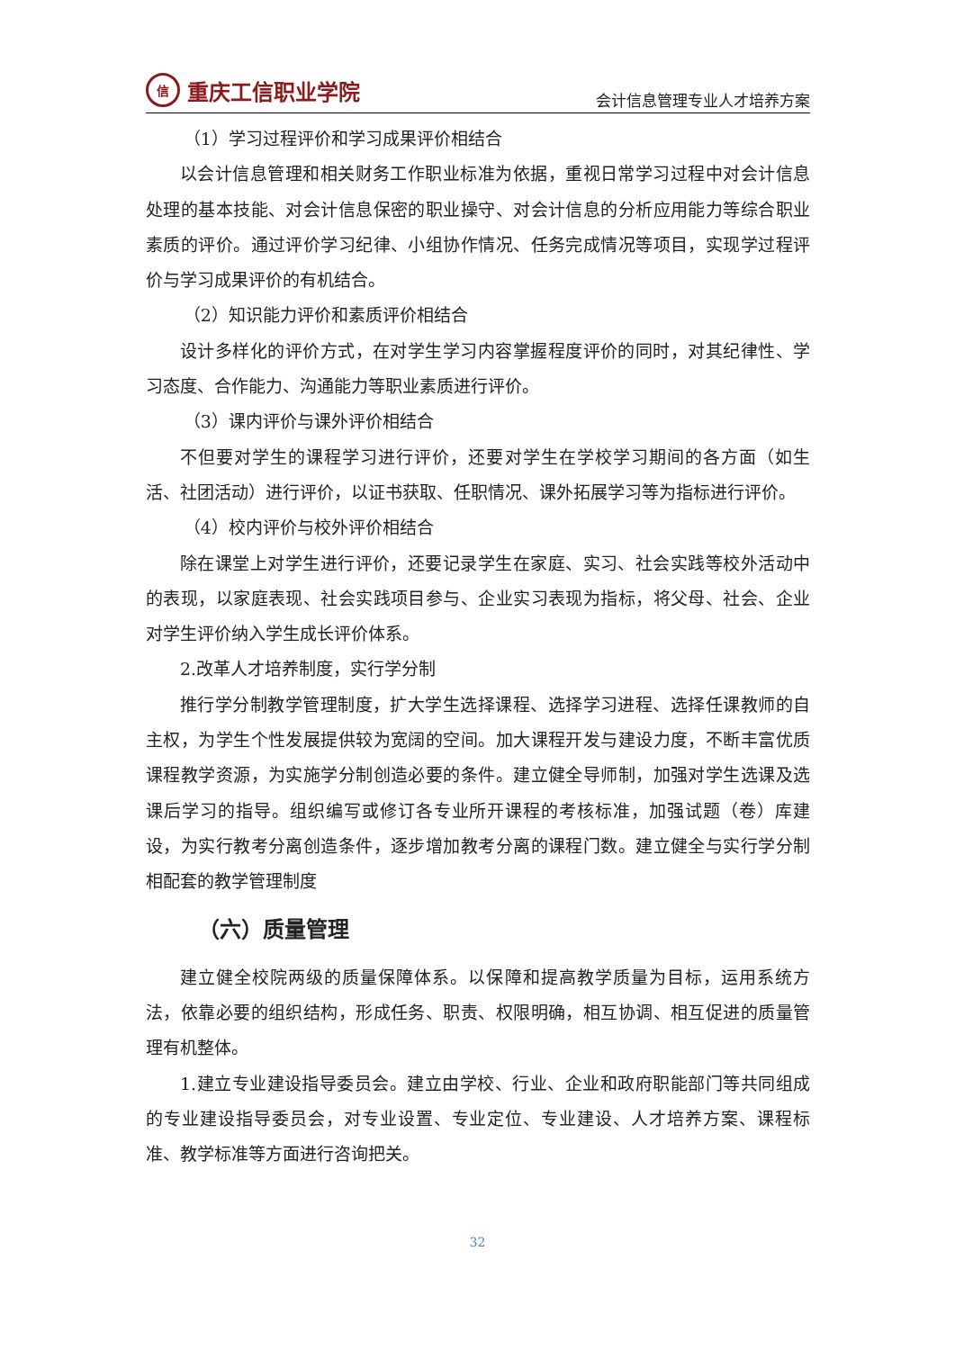信
重庆工信职业学院
会计信息管理专业人才培养方案
（1）学习过程评价和学习成果评价相结合
以会计信息管理和相关财务工作职业标准为依据，重视日常学习过程中对会计信息处理的基本技能、对会计信息保密的职业操守、对会计信息的分析应用能力等综合职业素质的评价。通过评价学习纪律、小组协作情况、任务完成情况等项目，实现学过程评价与学习成果评价的有机结合。
（2）知识能力评价和素质评价相结合
设计多样化的评价方式，在对学生学习内容掌握程度评价的同时，对其纪律性、学习态度、合作能力、沟通能力等职业素质进行评价。
（3）课内评价与课外评价相结合
不但要对学生的课程学习进行评价，还要对学生在学校学习期间的各方面（如生活、社团活动）进行评价，以证书获取、任职情况、课外拓展学习等为指标进行评价。
（4）校内评价与校外评价相结合
除在课堂上对学生进行评价，还要记录学生在家庭、实习、社会实践等校外活动中的表现，以家庭表现、社会实践项目参与、企业实习表现为指标，将父母、社会、企业对学生评价纳入学生成长评价体系。
2.改革人才培养制度，实行学分制
推行学分制教学管理制度，扩大学生选择课程、选择学习进程、选择任课教师的自主权，为学生个性发展提供较为宽阔的空间。加大课程开发与建设力度，不断丰富优质课程教学资源，为实施学分制创造必要的条件。建立健全导师制，加强对学生选课及选课后学习的指导。组织编写或修订各专业所开课程的考核标准，加强试题（卷）库建设，为实行教考分离创造条件，逐步增加教考分离的课程门数。建立健全与实行学分制相配套的教学管理制度
（六）质量管理
建立健全校院两级的质量保障体系。以保障和提高教学质量为目标，运用系统方法，依靠必要的组织结构，形成任务、职责、权限明确，相互协调、相互促进的质量管理有机整体。
1.建立专业建设指导委员会。建立由学校、行业、企业和政府职能部门等共同组成的专业建设指导委员会，对专业设置、专业定位、专业建设、人才培养方案、课程标准、教学标准等方面进行咨询把关。
32